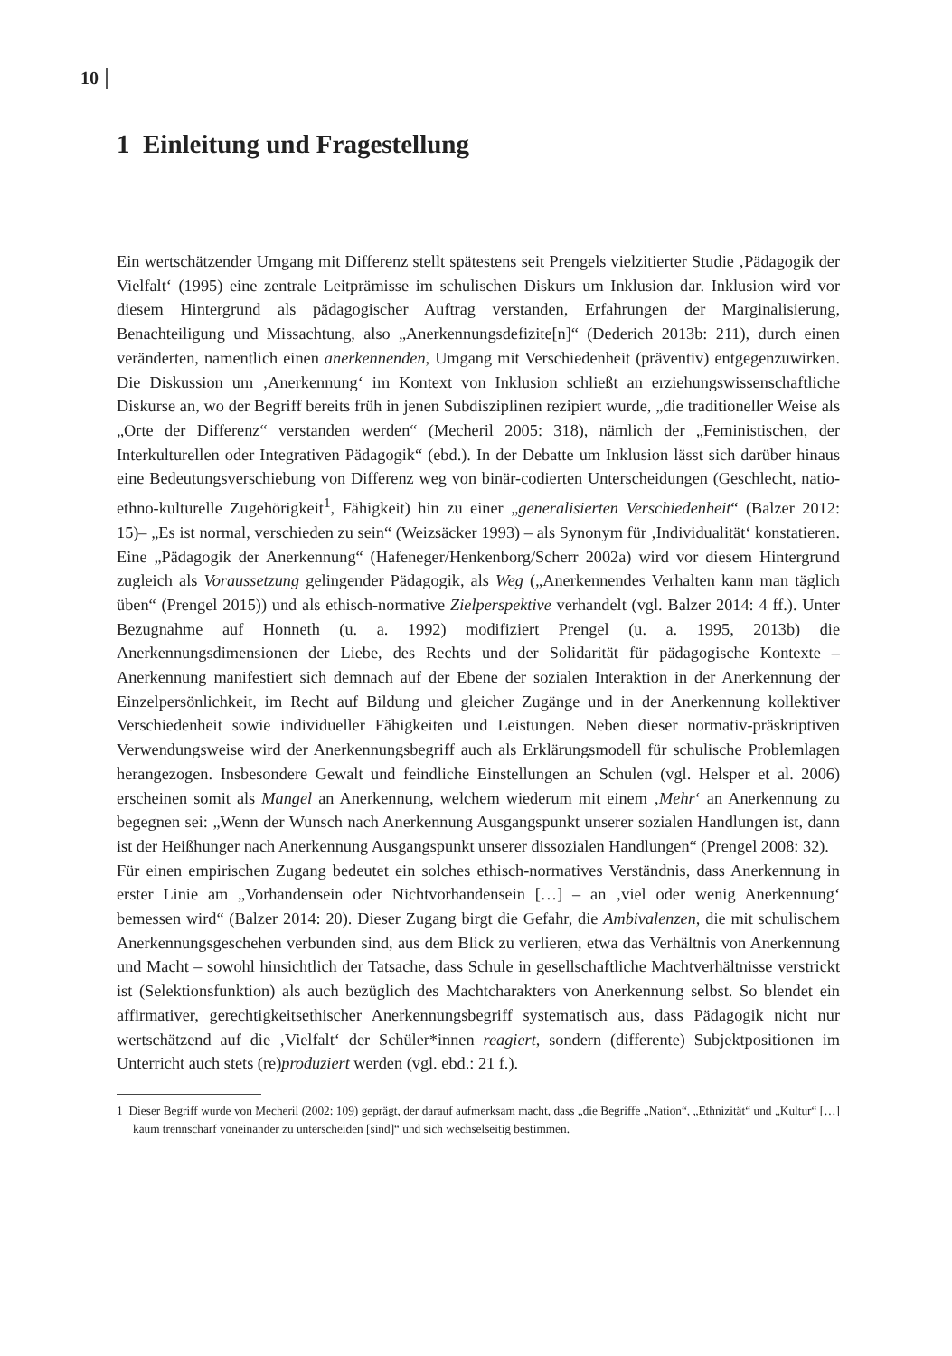10
1 Einleitung und Fragestellung
Ein wertschätzender Umgang mit Differenz stellt spätestens seit Prengels vielzitierter Studie ‚Pädagogik der Vielfalt‘ (1995) eine zentrale Leitprämisse im schulischen Diskurs um Inklusion dar. Inklusion wird vor diesem Hintergrund als pädagogischer Auftrag verstanden, Erfahrungen der Marginalisierung, Benachteiligung und Missachtung, also „Anerkennungsdefizite[n]“ (Dederich 2013b: 211), durch einen veränderten, namentlich einen anerkennenden, Umgang mit Verschiedenheit (präventiv) entgegenzuwirken. Die Diskussion um ‚Anerkennung‘ im Kontext von Inklusion schließt an erziehungswissenschaftliche Diskurse an, wo der Begriff bereits früh in jenen Subdisziplinen rezipiert wurde, „die traditioneller Weise als „Orte der Differenz“ verstanden werden“ (Mecheril 2005: 318), nämlich der „Feministischen, der Interkulturellen oder Integrativen Pädagogik“ (ebd.). In der Debatte um Inklusion lässt sich darüber hinaus eine Bedeutungsverschiebung von Differenz weg von binär-codierten Unterscheidungen (Geschlecht, natio-ethno-kulturelle Zugehörigkeit<sup>1</sup>, Fähigkeit) hin zu einer „generalisierten Verschiedenheit“ (Balzer 2012: 15)– „Es ist normal, verschieden zu sein“ (Weizsäcker 1993) – als Synonym für ‚Individualität‘ konstatieren. Eine „Pädagogik der Anerkennung“ (Hafeneger/Henkenborg/Scherr 2002a) wird vor diesem Hintergrund zugleich als Voraussetzung gelingender Pädagogik, als Weg („Anerkennendes Verhalten kann man täglich üben“ (Prengel 2015)) und als ethisch-normative Zielperspektive verhandelt (vgl. Balzer 2014: 4 ff.). Unter Bezugnahme auf Honneth (u. a. 1992) modifiziert Prengel (u. a. 1995, 2013b) die Anerkennungsdimensionen der Liebe, des Rechts und der Solidarität für pädagogische Kontexte – Anerkennung manifestiert sich demnach auf der Ebene der sozialen Interaktion in der Anerkennung der Einzelpersönlichkeit, im Recht auf Bildung und gleicher Zugänge und in der Anerkennung kollektiver Verschiedenheit sowie individueller Fähigkeiten und Leistungen. Neben dieser normativ-präskriptiven Verwendungsweise wird der Anerkennungsbegriff auch als Erklärungsmodell für schulische Problemlagen herangezogen. Insbesondere Gewalt und feindliche Einstellungen an Schulen (vgl. Helsper et al. 2006) erscheinen somit als Mangel an Anerkennung, welchem wiederum mit einem ‚Mehr‘ an Anerkennung zu begegnen sei: „Wenn der Wunsch nach Anerkennung Ausgangspunkt unserer sozialen Handlungen ist, dann ist der Heißhunger nach Anerkennung Ausgangspunkt unserer dissozialen Handlungen“ (Prengel 2008: 32).
Für einen empirischen Zugang bedeutet ein solches ethisch-normatives Verständnis, dass Anerkennung in erster Linie am „Vorhandensein oder Nichtvorhandensein […] – an ‚viel oder wenig Anerkennung‘ bemessen wird“ (Balzer 2014: 20). Dieser Zugang birgt die Gefahr, die Ambivalenzen, die mit schulischem Anerkennungsgeschehen verbunden sind, aus dem Blick zu verlieren, etwa das Verhältnis von Anerkennung und Macht – sowohl hinsichtlich der Tatsache, dass Schule in gesellschaftliche Machtverhältnisse verstrickt ist (Selektionsfunktion) als auch bezüglich des Machtcharakters von Anerkennung selbst. So blendet ein affirmativer, gerechtigkeitsethischer Anerkennungsbegriff systematisch aus, dass Pädagogik nicht nur wertschätzend auf die ‚Vielfalt‘ der Schüler*innen reagiert, sondern (differente) Subjektpositionen im Unterricht auch stets (re)produziert werden (vgl. ebd.: 21 f.).
1 Dieser Begriff wurde von Mecheril (2002: 109) geprägt, der darauf aufmerksam macht, dass „die Begriffe „Nation“, „Ethnizität“ und „Kultur“ […] kaum trennscharf voneinander zu unterscheiden [sind]“ und sich wechselseitig bestimmen.